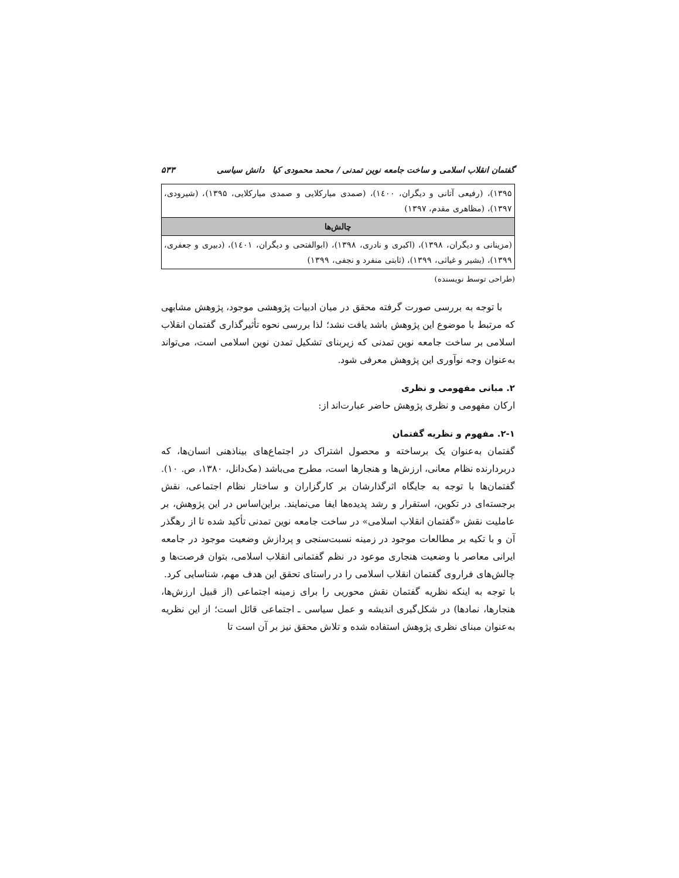گفتمان انقلاب اسلامی و ساخت جامعه نوین تمدنی / محمد محمودی کیا دانش سیاسی ۵۳۳
| ۱۳۹۵)، (رفیعی آتانی و دیگران، ۱٤۰۰)، (صمدی میارکلایی و صمدی میارکلایی، ۱۳۹۵)، (شیرودی، ۱۳۹۷)، (مظاهری مقدم، ۱۳۹۷) |
| چالش‌ها |
| (مزینانی و دیگران، ۱۳۹۸)، (اکبری و نادری، ۱۳۹۸)، (ابوالفتحی و دیگران، ۱٤۰۱)، (دبیری و جعفری، ۱۳۹۹)، (بشیر و غیاثی، ۱۳۹۹)، (ثابتی منفرد و نجفی، ۱۳۹۹) |
(طراحی توسط نویسنده)
با توجه به بررسی صورت گرفته محقق در میان ادبیات پژوهشی موجود، پژوهش مشابهی که مرتبط با موضوع این پژوهش باشد یافت نشد؛ لذا بررسی نحوه تأثیرگذاری گفتمان انقلاب اسلامی بر ساخت جامعه نوین تمدنی که زیربنای تشکیل تمدن نوین اسلامی است، می‌تواند به‌عنوان وجه نوآوری این پژوهش معرفی شود.
۲. مبانی مفهومی و نظری
ارکان مفهومی و نظری پژوهش حاضر عبارت‌اند از:
۲-۱. مفهوم و نظریه گفتمان
گفتمان به‌عنوان یک برساخته و محصول اشتراک در اجتماع‌های بیناذهنی انسان‌ها، که دربردارنده نظام معانی، ارزش‌ها و هنجارها است، مطرح می‌باشد (مک‌دانل، ۱۳۸۰، ص. ۱۰). گفتمان‌ها با توجه به جایگاه اثرگذارشان بر کارگزاران و ساختار نظام اجتماعی، نقش برجسته‌ای در تکوین، استقرار و رشد پدیده‌ها ایفا می‌نمایند. براین‌اساس در این پژوهش، بر عاملیت نقش «گفتمان انقلاب اسلامی» در ساخت جامعه نوین تمدنی تأکید شده تا از رهگذر آن و با تکیه بر مطالعات موجود در زمینه نسبت‌سنجی و پردازش وضعیت موجود در جامعه ایرانی معاصر با وضعیت هنجاری موعود در نظم گفتمانی انقلاب اسلامی، بتوان فرصت‌ها و چالش‌های فراروی گفتمان انقلاب اسلامی را در راستای تحقق این هدف مهم، شناسایی کرد.
با توجه به اینکه نظریه گفتمان نقش محوریی را برای زمینه اجتماعی (از قبیل ارزش‌ها، هنجارها، نمادها) در شکل‌گیری اندیشه و عمل سیاسی ـ اجتماعی قائل است؛ از این نظریه به‌عنوان مبنای نظری پژوهش استفاده شده و تلاش محقق نیز بر آن است تا